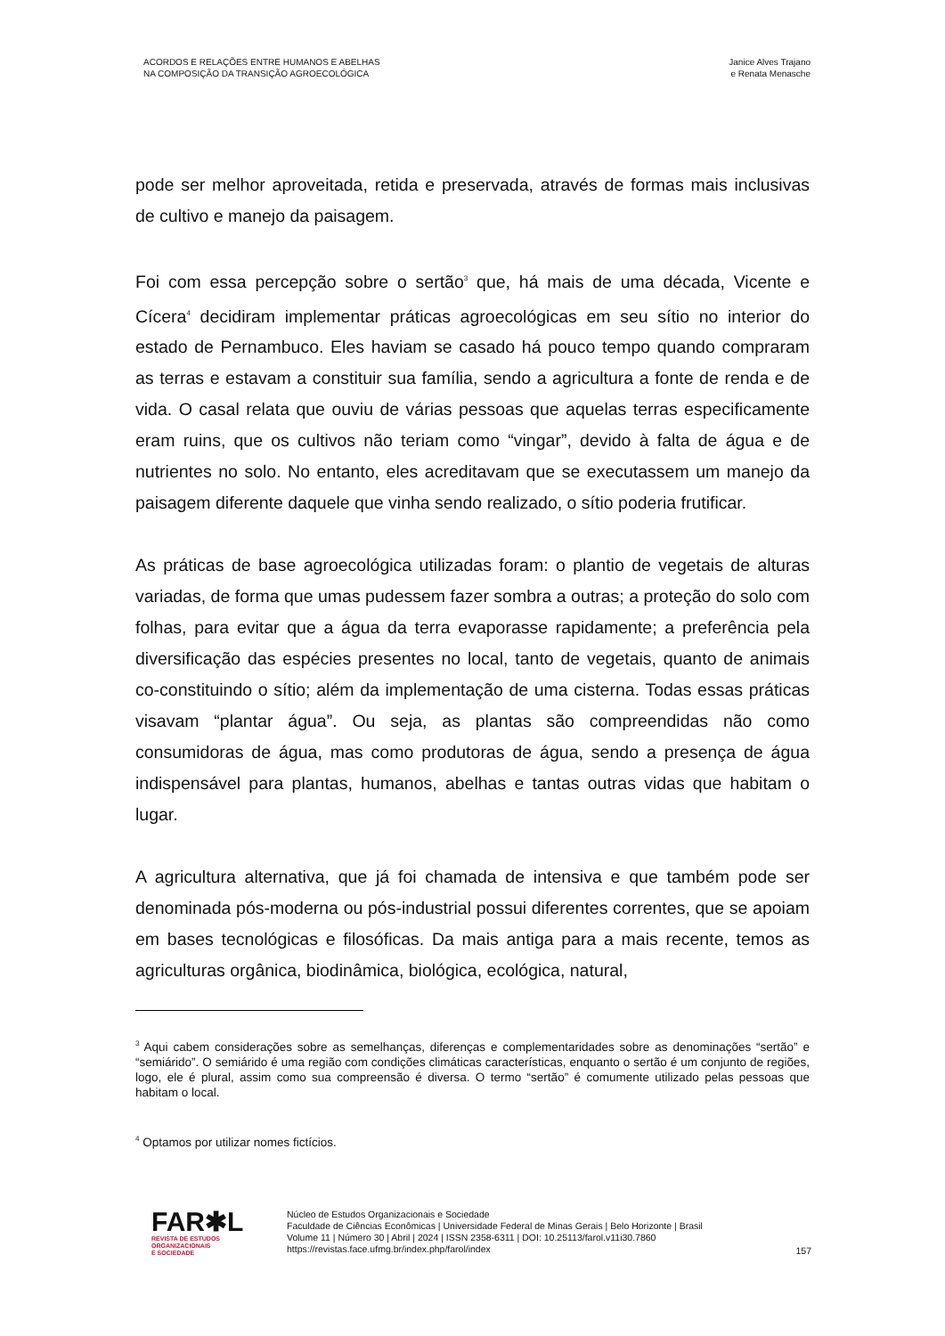ACORDOS E RELAÇÕES ENTRE HUMANOS E ABELHAS
NA COMPOSIÇÃO DA TRANSIÇÃO AGROECOLÓGICA
Janice Alves Trajano
e Renata Menasche
pode ser melhor aproveitada, retida e preservada, através de formas mais inclusivas de cultivo e manejo da paisagem.
Foi com essa percepção sobre o sertão<sup>3</sup> que, há mais de uma década, Vicente e Cícera<sup>4</sup> decidiram implementar práticas agroecológicas em seu sítio no interior do estado de Pernambuco. Eles haviam se casado há pouco tempo quando compraram as terras e estavam a constituir sua família, sendo a agricultura a fonte de renda e de vida. O casal relata que ouviu de várias pessoas que aquelas terras especificamente eram ruins, que os cultivos não teriam como “vingar”, devido à falta de água e de nutrientes no solo. No entanto, eles acreditavam que se executassem um manejo da paisagem diferente daquele que vinha sendo realizado, o sítio poderia frutificar.
As práticas de base agroecológica utilizadas foram: o plantio de vegetais de alturas variadas, de forma que umas pudessem fazer sombra a outras; a proteção do solo com folhas, para evitar que a água da terra evaporasse rapidamente; a preferência pela diversificação das espécies presentes no local, tanto de vegetais, quanto de animais co-constituindo o sítio; além da implementação de uma cisterna. Todas essas práticas visavam “plantar água”. Ou seja, as plantas são compreendidas não como consumidoras de água, mas como produtoras de água, sendo a presença de água indispensável para plantas, humanos, abelhas e tantas outras vidas que habitam o lugar.
A agricultura alternativa, que já foi chamada de intensiva e que também pode ser denominada pós-moderna ou pós-industrial possui diferentes correntes, que se apoiam em bases tecnológicas e filosóficas. Da mais antiga para a mais recente, temos as agriculturas orgânica, biodinâmica, biológica, ecológica, natural,
<sup>3</sup> Aqui cabem considerações sobre as semelhanças, diferenças e complementaridades sobre as denominações “sertão” e “semiárido”. O semiárido é uma região com condições climáticas características, enquanto o sertão é um conjunto de regiões, logo, ele é plural, assim como sua compreensão é diversa. O termo “sertão” é comumente utilizado pelas pessoas que habitam o local.
<sup>4</sup> Optamos por utilizar nomes fictícios.
FAR✱L
REVISTA DE ESTUDOS
ORGANIZACIONAIS
E SOCIEDADE
Núcleo de Estudos Organizacionais e Sociedade
Faculdade de Ciências Econômicas | Universidade Federal de Minas Gerais | Belo Horizonte | Brasil
Volume 11 | Número 30 | Abril | 2024 | ISSN 2358-6311 | DOI: 10.25113/farol.v11i30.7860
https://revistas.face.ufmg.br/index.php/farol/index
157